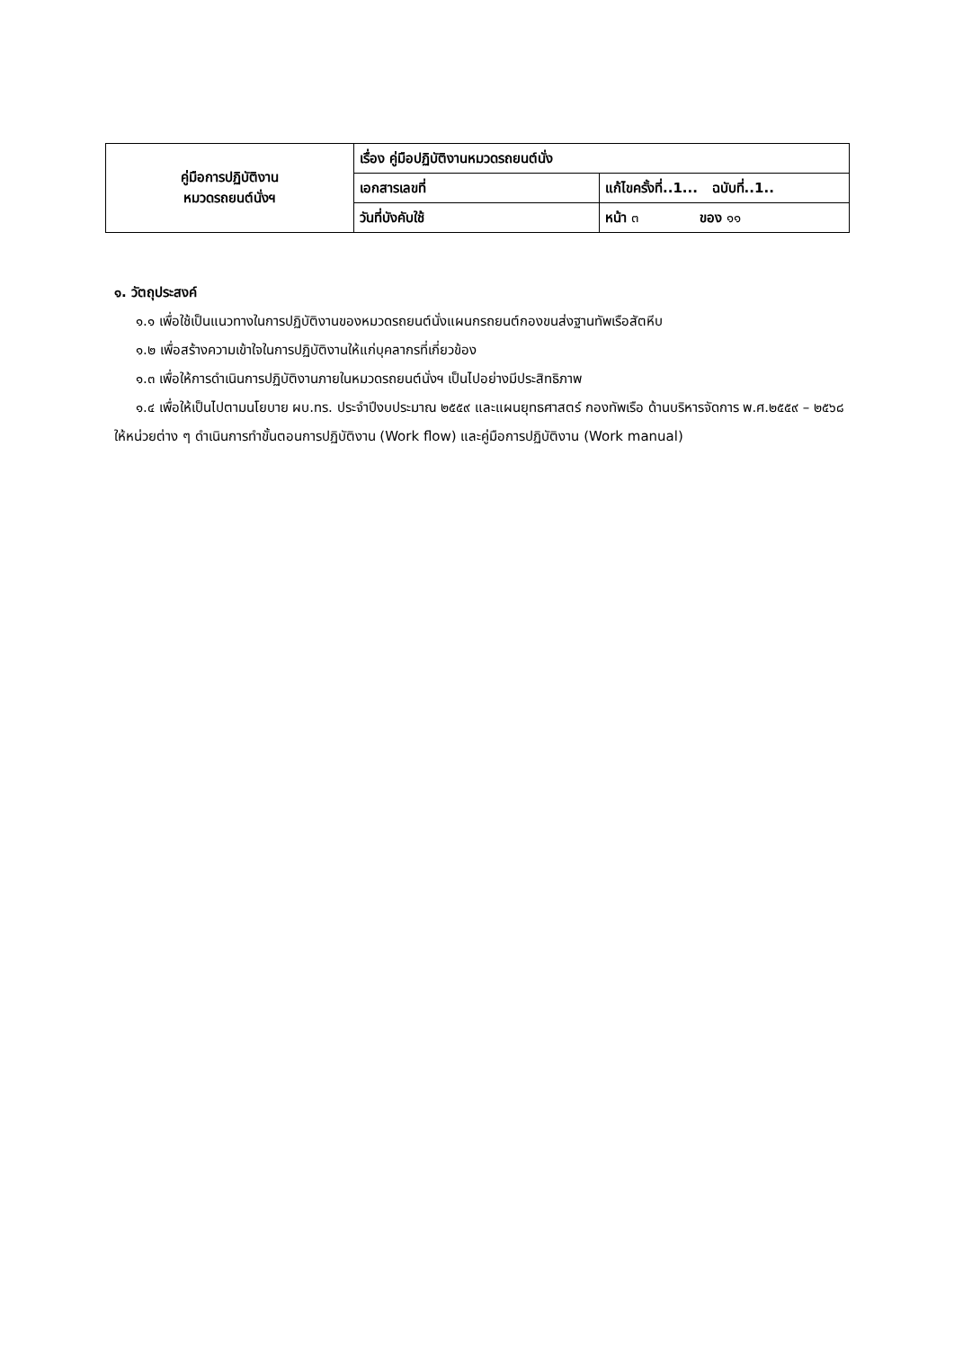| คู่มือการปฏิบัติงาน หมวดรถยนต์นั่งฯ | เรื่อง คู่มือปฏิบัติงานหมวดรถยนต์นั่ง | |
| | เอกสารเลขที่ | แก้ไขครั้งที่..1... ฉบับที่..1.. |
| | วันที่บังคับใช้ | หน้า ๓ ของ ๑๑ |
๑. วัตถุประสงค์
๑.๑ เพื่อใช้เป็นแนวทางในการปฏิบัติงานของหมวดรถยนต์นั่งแผนกรถยนต์กองขนส่งฐานทัพเรือสัตหีบ
๑.๒ เพื่อสร้างความเข้าใจในการปฏิบัติงานให้แก่บุคลากรที่เกี่ยวข้อง
๑.๓ เพื่อให้การดำเนินการปฏิบัติงานภายในหมวดรถยนต์นั่งฯ เป็นไปอย่างมีประสิทธิภาพ
๑.๔ เพื่อให้เป็นไปตามนโยบาย ผบ.ทร. ประจำปีงบประมาณ ๒๕๕๙ และแผนยุทธศาสตร์ กองทัพเรือ ด้านบริหารจัดการ พ.ศ.๒๕๕๙ – ๒๕๖๘ ให้หน่วยต่าง ๆ ดำเนินการทำขั้นตอนการปฏิบัติงาน (Work flow) และคู่มือการปฏิบัติงาน (Work manual)